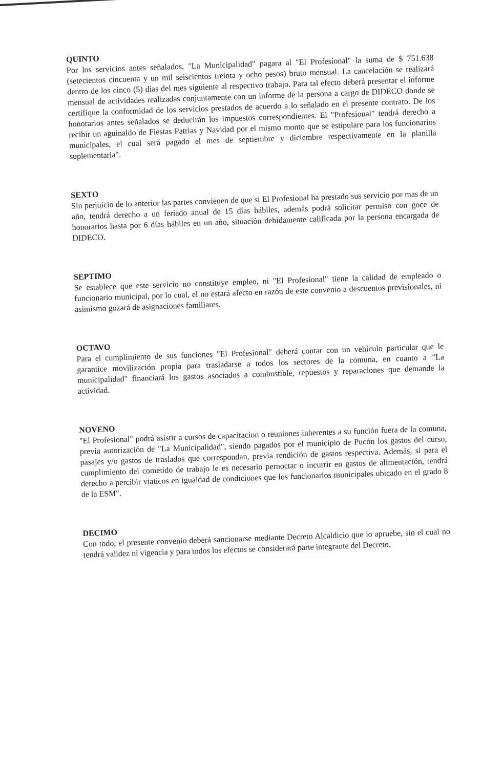QUINTO
Por los servicios antes señalados, "La Municipalidad" pagara al "El Profesional" la suma de $ 751.638 (setecientos cincuenta y un mil seiscientos treinta y ocho pesos) bruto mensual. La cancelación se realizará dentro de los cinco (5) días del mes siguiente al respectivo trabajo. Para tal efecto deberá presentar el informe mensual de actividades realizadas conjuntamente con un informe de la persona a cargo de DIDECO donde se certifique la conformidad de los servicios prestados de acuerdo a lo señalado en el presente contrato. De los honorarios antes señalados se deducirán los impuestos correspondientes. El "Profesional" tendrá derecho a recibir un aguinaldo de Fiestas Patrias y Navidad por el mismo monto que se estipulare para los funcionarios municipales, el cual será pagado el mes de septiembre y diciembre respectivamente en la planilla suplementaria".
SEXTO
Sin perjuicio de lo anterior las partes convienen de que si El Profesional ha prestado sus servicio por mas de un año, tendrá derecho a un feriado anual de 15 días hábiles, además podrá solicitar permiso con goce de honorarios hasta por 6 días hábiles en un año, situación debidamente calificada por la persona encargada de DIDECO.
SEPTIMO
Se establece que este servicio no constituye empleo, ni "El Profesional" tiene la calidad de empleado o funcionario municipal, por lo cual, el no estará afecto en razón de este convenio a descuentos previsionales, ni asimismo gozará de asignaciones familiares.
OCTAVO
Para el cumplimiento de sus funciones "El Profesional" deberá contar con un vehículo particular que le garantice movilización propia para trasladarse a todos los sectores de la comuna, en cuanto a "La municipalidad" financiará los gastos asociados a combustible, repuestos y reparaciones que demande la actividad.
NOVENO
"El Profesional" podrá asistir a cursos de capacitacion o reuniones inherentes a su función fuera de la comuna, previa autorización de "La Municipalidad", siendo pagados por el municipio de Pucón los gastos del curso, pasajes y/o gastos de traslados que correspondan, previa rendición de gastos respectiva. Además, si para el cumplimiento del cometido de trabajo le es necesario pernoctar o incurrir en gastos de alimentación, tendrá derecho a percibir viaticos en igualdad de condiciones que los funcionarios municipales ubicado en el grado 8 de la ESM".
DECIMO
Con todo, el presente convenio deberá sancionarse mediante Decreto Alcaldicio que lo apruebe, sin el cual no tendrá validez ni vigencia y para todos los efectos se considerará parte integrante del Decreto.